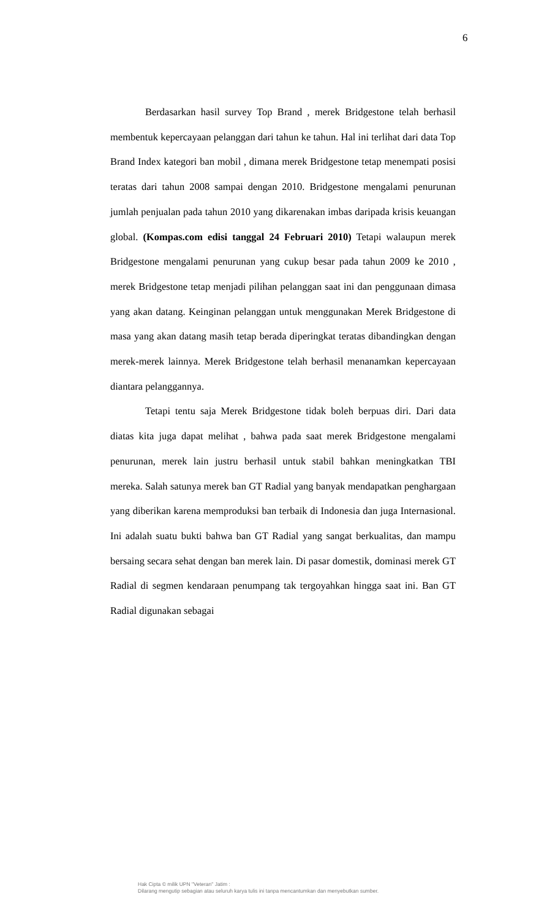6
Berdasarkan hasil survey Top Brand , merek Bridgestone telah berhasil membentuk kepercayaan pelanggan dari tahun ke tahun. Hal ini terlihat dari data Top Brand Index kategori ban mobil , dimana merek Bridgestone tetap menempati posisi teratas dari tahun 2008 sampai dengan 2010. Bridgestone mengalami penurunan jumlah penjualan pada tahun 2010 yang dikarenakan imbas daripada krisis keuangan global. (Kompas.com edisi tanggal 24 Februari 2010) Tetapi walaupun merek Bridgestone mengalami penurunan yang cukup besar pada tahun 2009 ke 2010 , merek Bridgestone tetap menjadi pilihan pelanggan saat ini dan penggunaan dimasa yang akan datang. Keinginan pelanggan untuk menggunakan Merek Bridgestone di masa yang akan datang masih tetap berada diperingkat teratas dibandingkan dengan merek-merek lainnya. Merek Bridgestone telah berhasil menanamkan kepercayaan diantara pelanggannya.
Tetapi tentu saja Merek Bridgestone tidak boleh berpuas diri. Dari data diatas kita juga dapat melihat , bahwa pada saat merek Bridgestone mengalami penurunan, merek lain justru berhasil untuk stabil bahkan meningkatkan TBI mereka. Salah satunya merek ban GT Radial yang banyak mendapatkan penghargaan yang diberikan karena memproduksi ban terbaik di Indonesia dan juga Internasional. Ini adalah suatu bukti bahwa ban GT Radial yang sangat berkualitas, dan mampu bersaing secara sehat dengan ban merek lain. Di pasar domestik, dominasi merek GT Radial di segmen kendaraan penumpang tak tergoyahkan hingga saat ini. Ban GT Radial digunakan sebagai
Hak Cipta © milik UPN "Veteran" Jatim :
Dilarang mengutip sebagian atau seluruh karya tulis ini tanpa mencantumkan dan menyebutkan sumber.